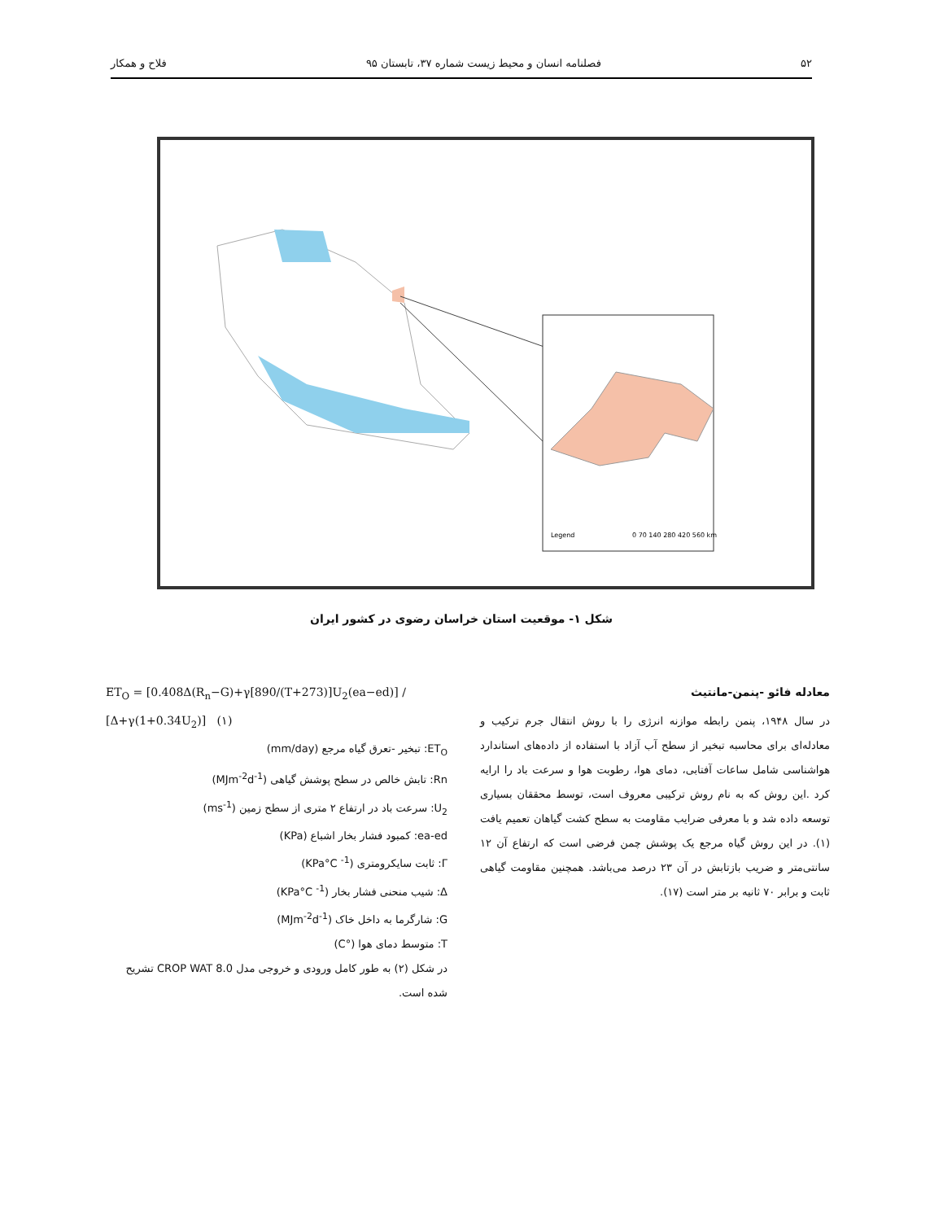۵۲ فصلنامه انسان و محیط زیست شماره ۳۷، تابستان ۹۵ فلاح و همکار
Legend
0 70 140 280 420 560 km
شکل ۱- موقعیت استان خراسان رضوی در کشور ایران
معادله فائو -پنمن-مانتیث
در سال ۱۹۴۸، پنمن رابطه موازنه انرژی را با روش انتقال جرم ترکیب و معادله‌ای برای محاسبه تبخیر از سطح آب آزاد با استفاده از داده‌های استاندارد هواشناسی شامل ساعات آفتابی، دمای هوا، رطوبت هوا و سرعت باد را ارایه کرد .این روش که به نام روش ترکیبی معروف است، توسط محققان بسیاری توسعه داده شد و با معرفی ضرایب مقاومت به سطح کشت گیاهان تعمیم یافت (۱). در این روش گیاه مرجع یک پوشش چمن فرضی است که ارتفاع آن ۱۲ سانتی‌متر و ضریب بازتابش در آن ۲۳ درصد می‌باشد. همچنین مقاومت گیاهی ثابت و برابر ۷۰ ثانیه بر متر است (۱۷).
ET<sub>O</sub> = [0.408Δ(R<sub>n</sub>−G)+γ[890/(T+273)]U<sub>2</sub>(ea−ed)] / [Δ+γ(1+0.34U<sub>2</sub>)] (۱)
ET<sub>O</sub>: تبخیر -تعرق گیاه مرجع (mm/day)
Rn: تابش خالص در سطح پوشش گیاهی (MJm<sup>-2</sup>d<sup>-1</sup>)
U<sub>2</sub>: سرعت باد در ارتفاع ۲ متری از سطح زمین (ms<sup>-1</sup>)
ea-ed: کمبود فشار بخار اشباع (KPa)
Γ: ثابت سایکرومتری (KPa°C <sup>-1</sup>)
Δ: شیب منحنی فشار بخار (KPa°C <sup>-1</sup>)
G: شارگرما به داخل خاک (MJm<sup>-2</sup>d<sup>-1</sup>)
T: متوسط دمای هوا (°C)
در شکل (۲) به طور کامل ورودی و خروجی مدل CROP WAT 8.0 تشریح شده است.